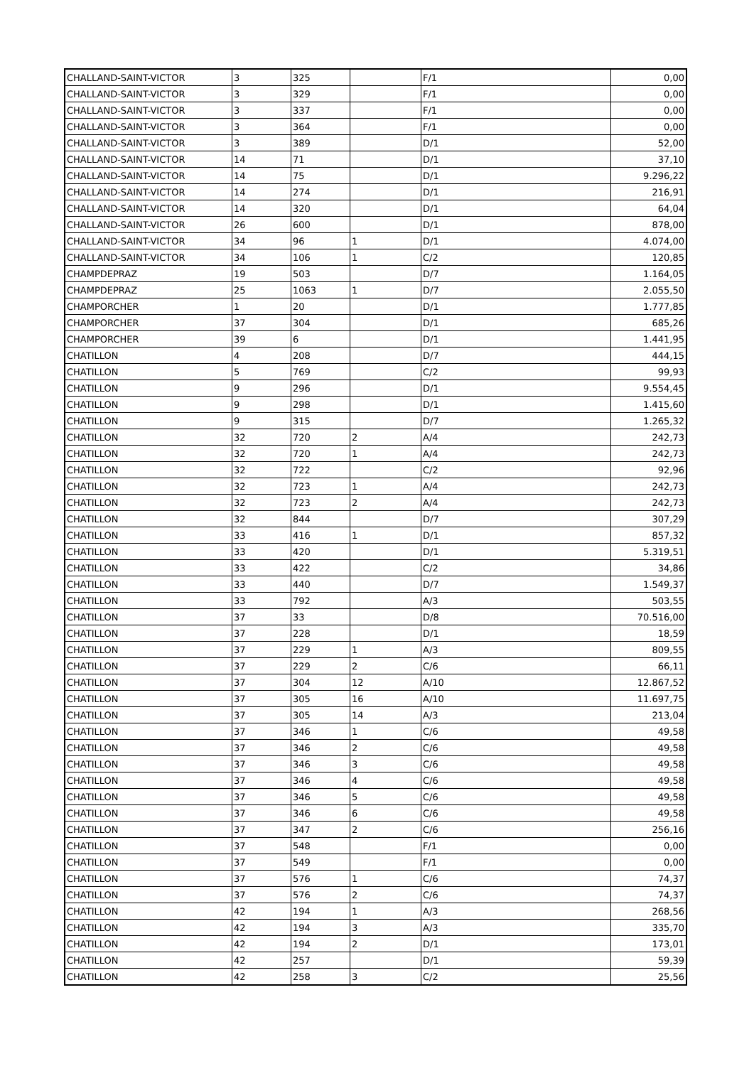| CHALLAND-SAINT-VICTOR | 3 | 325 | | F/1 | 0,00 |
| CHALLAND-SAINT-VICTOR | 3 | 329 | | F/1 | 0,00 |
| CHALLAND-SAINT-VICTOR | 3 | 337 | | F/1 | 0,00 |
| CHALLAND-SAINT-VICTOR | 3 | 364 | | F/1 | 0,00 |
| CHALLAND-SAINT-VICTOR | 3 | 389 | | D/1 | 52,00 |
| CHALLAND-SAINT-VICTOR | 14 | 71 | | D/1 | 37,10 |
| CHALLAND-SAINT-VICTOR | 14 | 75 | | D/1 | 9.296,22 |
| CHALLAND-SAINT-VICTOR | 14 | 274 | | D/1 | 216,91 |
| CHALLAND-SAINT-VICTOR | 14 | 320 | | D/1 | 64,04 |
| CHALLAND-SAINT-VICTOR | 26 | 600 | | D/1 | 878,00 |
| CHALLAND-SAINT-VICTOR | 34 | 96 | 1 | D/1 | 4.074,00 |
| CHALLAND-SAINT-VICTOR | 34 | 106 | 1 | C/2 | 120,85 |
| CHAMPDEPRAZ | 19 | 503 | | D/7 | 1.164,05 |
| CHAMPDEPRAZ | 25 | 1063 | 1 | D/7 | 2.055,50 |
| CHAMPORCHER | 1 | 20 | | D/1 | 1.777,85 |
| CHAMPORCHER | 37 | 304 | | D/1 | 685,26 |
| CHAMPORCHER | 39 | 6 | | D/1 | 1.441,95 |
| CHATILLON | 4 | 208 | | D/7 | 444,15 |
| CHATILLON | 5 | 769 | | C/2 | 99,93 |
| CHATILLON | 9 | 296 | | D/1 | 9.554,45 |
| CHATILLON | 9 | 298 | | D/1 | 1.415,60 |
| CHATILLON | 9 | 315 | | D/7 | 1.265,32 |
| CHATILLON | 32 | 720 | 2 | A/4 | 242,73 |
| CHATILLON | 32 | 720 | 1 | A/4 | 242,73 |
| CHATILLON | 32 | 722 | | C/2 | 92,96 |
| CHATILLON | 32 | 723 | 1 | A/4 | 242,73 |
| CHATILLON | 32 | 723 | 2 | A/4 | 242,73 |
| CHATILLON | 32 | 844 | | D/7 | 307,29 |
| CHATILLON | 33 | 416 | 1 | D/1 | 857,32 |
| CHATILLON | 33 | 420 | | D/1 | 5.319,51 |
| CHATILLON | 33 | 422 | | C/2 | 34,86 |
| CHATILLON | 33 | 440 | | D/7 | 1.549,37 |
| CHATILLON | 33 | 792 | | A/3 | 503,55 |
| CHATILLON | 37 | 33 | | D/8 | 70.516,00 |
| CHATILLON | 37 | 228 | | D/1 | 18,59 |
| CHATILLON | 37 | 229 | 1 | A/3 | 809,55 |
| CHATILLON | 37 | 229 | 2 | C/6 | 66,11 |
| CHATILLON | 37 | 304 | 12 | A/10 | 12.867,52 |
| CHATILLON | 37 | 305 | 16 | A/10 | 11.697,75 |
| CHATILLON | 37 | 305 | 14 | A/3 | 213,04 |
| CHATILLON | 37 | 346 | 1 | C/6 | 49,58 |
| CHATILLON | 37 | 346 | 2 | C/6 | 49,58 |
| CHATILLON | 37 | 346 | 3 | C/6 | 49,58 |
| CHATILLON | 37 | 346 | 4 | C/6 | 49,58 |
| CHATILLON | 37 | 346 | 5 | C/6 | 49,58 |
| CHATILLON | 37 | 346 | 6 | C/6 | 49,58 |
| CHATILLON | 37 | 347 | 2 | C/6 | 256,16 |
| CHATILLON | 37 | 548 | | F/1 | 0,00 |
| CHATILLON | 37 | 549 | | F/1 | 0,00 |
| CHATILLON | 37 | 576 | 1 | C/6 | 74,37 |
| CHATILLON | 37 | 576 | 2 | C/6 | 74,37 |
| CHATILLON | 42 | 194 | 1 | A/3 | 268,56 |
| CHATILLON | 42 | 194 | 3 | A/3 | 335,70 |
| CHATILLON | 42 | 194 | 2 | D/1 | 173,01 |
| CHATILLON | 42 | 257 | | D/1 | 59,39 |
| CHATILLON | 42 | 258 | 3 | C/2 | 25,56 |